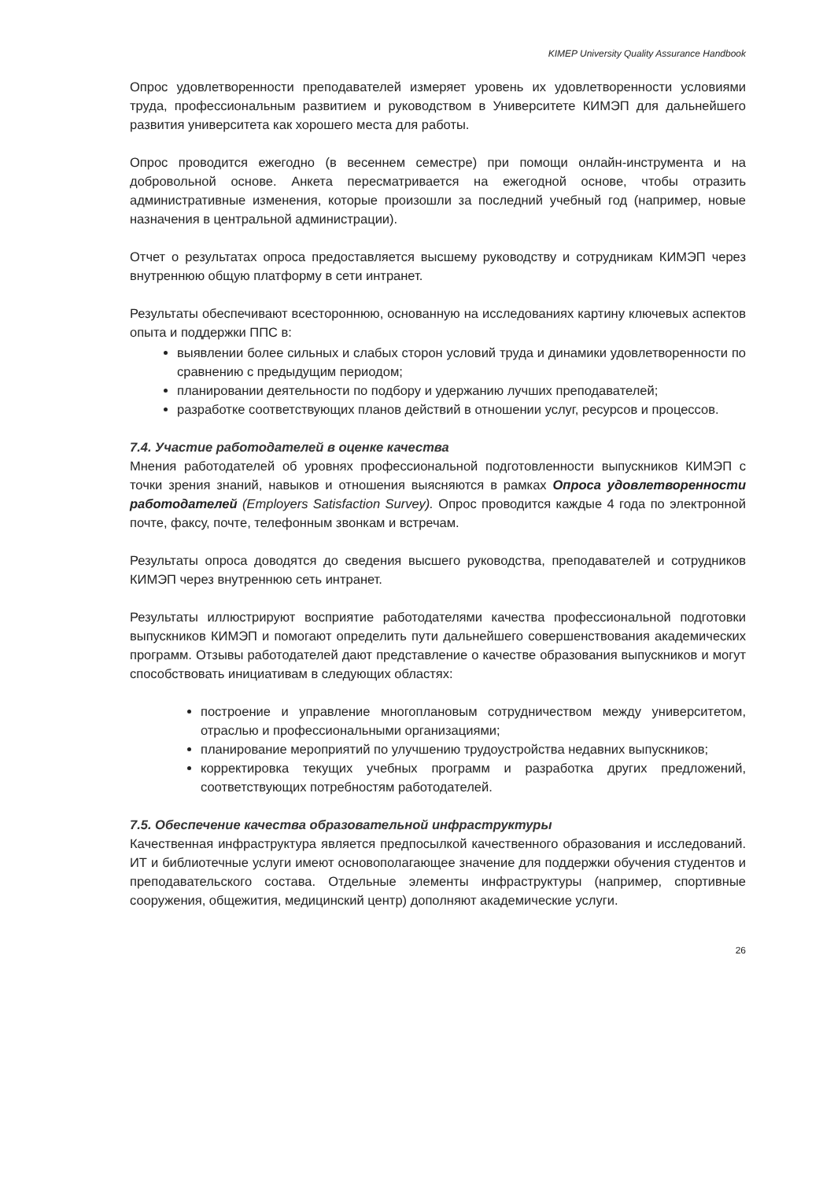KIMEP University Quality Assurance Handbook
Опрос удовлетворенности преподавателей измеряет уровень их удовлетворенности условиями труда, профессиональным развитием и руководством в Университете КИМЭП для дальнейшего развития университета как хорошего места для работы.
Опрос проводится ежегодно (в весеннем семестре) при помощи онлайн-инструмента и на добровольной основе. Анкета пересматривается на ежегодной основе, чтобы отразить административные изменения, которые произошли за последний учебный год (например, новые назначения в центральной администрации).
Отчет о результатах опроса предоставляется высшему руководству и сотрудникам КИМЭП через внутреннюю общую платформу в сети интранет.
Результаты обеспечивают всестороннюю, основанную на исследованиях картину ключевых аспектов опыта и поддержки ППС в:
выявлении более сильных и слабых сторон условий труда и динамики удовлетворенности по сравнению с предыдущим периодом;
планировании деятельности по подбору и удержанию лучших преподавателей;
разработке соответствующих планов действий в отношении услуг, ресурсов и процессов.
7.4. Участие работодателей в оценке качества
Мнения работодателей об уровнях профессиональной подготовленности выпускников КИМЭП с точки зрения знаний, навыков и отношения выясняются в рамках Опроса удовлетворенности работодателей (Employers Satisfaction Survey). Опрос проводится каждые 4 года по электронной почте, факсу, почте, телефонным звонкам и встречам.
Результаты опроса доводятся до сведения высшего руководства, преподавателей и сотрудников КИМЭП через внутреннюю сеть интранет.
Результаты иллюстрируют восприятие работодателями качества профессиональной подготовки выпускников КИМЭП и помогают определить пути дальнейшего совершенствования академических программ. Отзывы работодателей дают представление о качестве образования выпускников и могут способствовать инициативам в следующих областях:
построение и управление многоплановым сотрудничеством между университетом, отраслью и профессиональными организациями;
планирование мероприятий по улучшению трудоустройства недавних выпускников;
корректировка текущих учебных программ и разработка других предложений, соответствующих потребностям работодателей.
7.5. Обеспечение качества образовательной инфраструктуры
Качественная инфраструктура является предпосылкой качественного образования и исследований. ИТ и библиотечные услуги имеют основополагающее значение для поддержки обучения студентов и преподавательского состава. Отдельные элементы инфраструктуры (например, спортивные сооружения, общежития, медицинский центр) дополняют академические услуги.
26